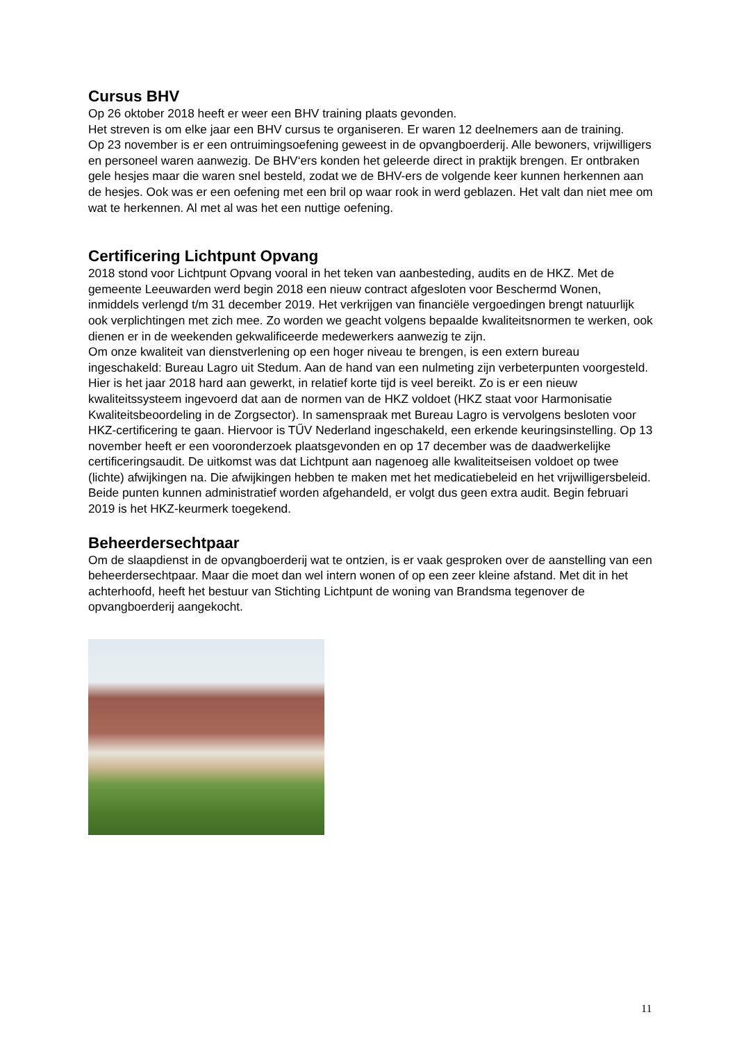Cursus BHV
Op 26 oktober 2018 heeft er weer een BHV training plaats gevonden.
Het streven is om elke jaar een BHV cursus te organiseren. Er waren 12 deelnemers aan de training.
Op 23 november is er een ontruimingsoefening geweest in de opvangboerderij. Alle bewoners, vrijwilligers en personeel waren aanwezig. De BHV‘ers konden het geleerde direct in praktijk brengen. Er ontbraken gele hesjes maar die waren snel besteld, zodat we de BHV-ers de volgende keer kunnen herkennen aan de hesjes. Ook was er een oefening met een bril op waar rook in werd geblazen. Het valt dan niet mee om wat te herkennen. Al met al was het een nuttige oefening.
Certificering Lichtpunt Opvang
2018 stond voor Lichtpunt Opvang vooral in het teken van aanbesteding, audits en de HKZ. Met de gemeente Leeuwarden werd begin 2018 een nieuw contract afgesloten voor Beschermd Wonen, inmiddels verlengd t/m 31 december 2019. Het verkrijgen van financiële vergoedingen brengt natuurlijk ook verplichtingen met zich mee. Zo worden we geacht volgens bepaalde kwaliteitsnormen te werken, ook dienen er in de weekenden gekwalificeerde medewerkers aanwezig te zijn.
Om onze kwaliteit van dienstverlening op een hoger niveau te brengen, is een extern bureau ingeschakeld: Bureau Lagro uit Stedum. Aan de hand van een nulmeting zijn verbeterpunten voorgesteld. Hier is het jaar 2018 hard aan gewerkt, in relatief korte tijd is veel bereikt. Zo is er een nieuw kwaliteitssysteem ingevoerd dat aan de normen van de HKZ voldoet (HKZ staat voor Harmonisatie Kwaliteitsbeoordeling in de Zorgsector). In samenspraak met Bureau Lagro is vervolgens besloten voor HKZ-certificering te gaan. Hiervoor is TŰV Nederland ingeschakeld, een erkende keuringsinstelling. Op 13 november heeft er een vooronderzoek plaatsgevonden en op 17 december was de daadwerkelijke certificeringsaudit. De uitkomst was dat Lichtpunt aan nagenoeg alle kwaliteitseisen voldoet op twee (lichte) afwijkingen na. Die afwijkingen hebben te maken met het medicatiebeleid en het vrijwilligersbeleid. Beide punten kunnen administratief worden afgehandeld, er volgt dus geen extra audit. Begin februari 2019 is het HKZ-keurmerk toegekend.
Beheerdersechtpaar
Om de slaapdienst in de opvangboerderij wat te ontzien, is er vaak gesproken over de aanstelling van een beheerdersechtpaar. Maar die moet dan wel intern wonen of op een zeer kleine afstand. Met dit in het achterhoofd, heeft het bestuur van Stichting Lichtpunt de woning van Brandsma tegenover de opvangboerderij aangekocht.
11